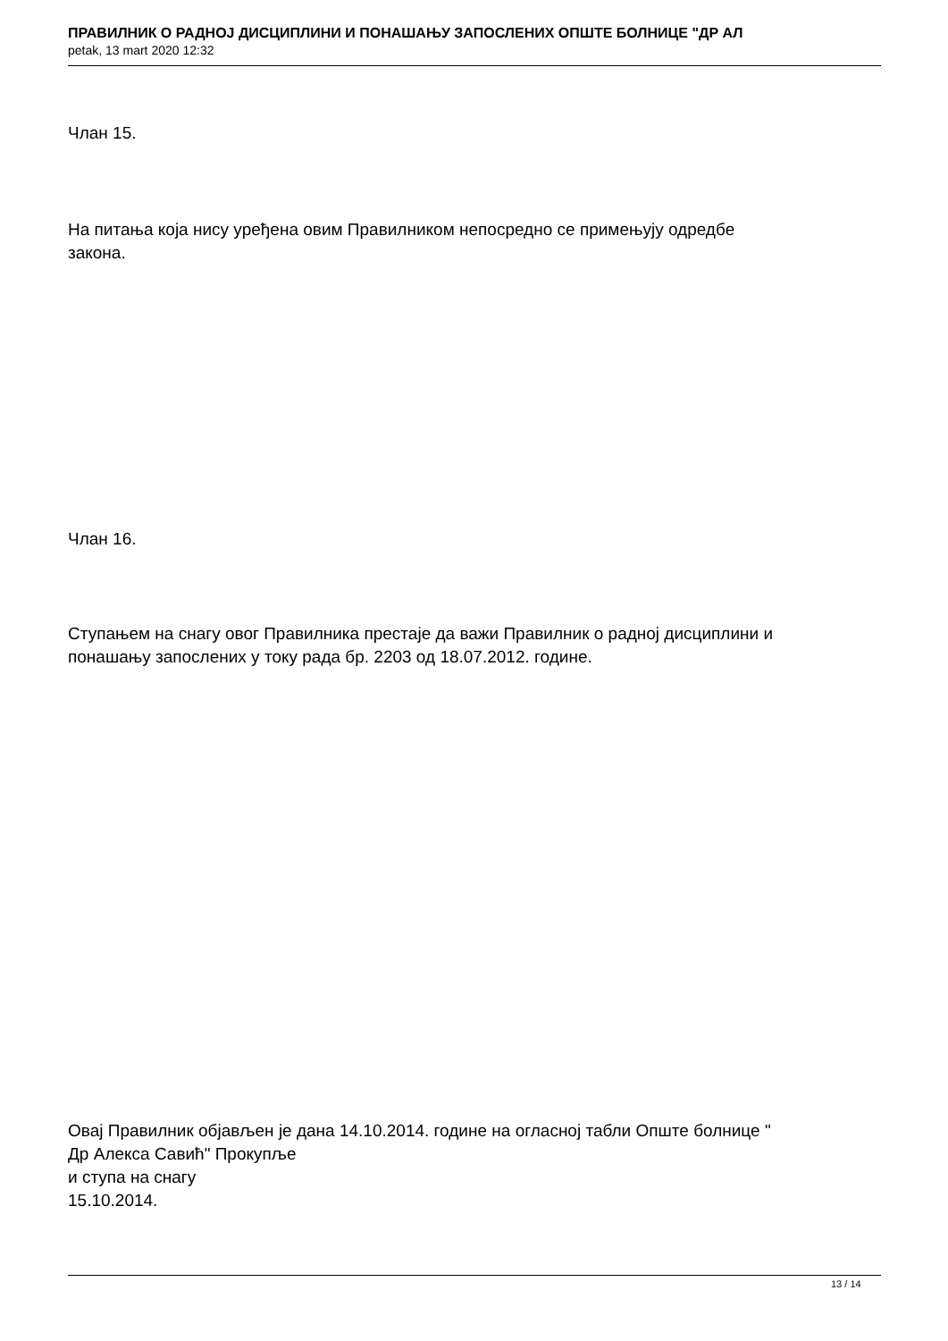ПРАВИЛНИК О РАДНОЈ ДИСЦИПЛИНИ И ПОНАШАЊУ ЗАПОСЛЕНИХ ОПШТЕ БОЛНИЦЕ "ДР АЛ
petak, 13 mart 2020 12:32
Члан 15.
На питања која нису уређена овим Правилником непосредно се примењују одредбе
закона.
Члан 16.
Ступањем на снагу овог Правилника престаје да важи Правилник о радној дисциплини и
понашању запослених у току рада бр. 2203 од 18.07.2012. године.
Овај Правилник објављен је дана 14.10.2014. године на огласној табли Опште болнице "
Др Алекса Савић" Прокупље
и ступа на снагу
15.10.2014.
13 / 14